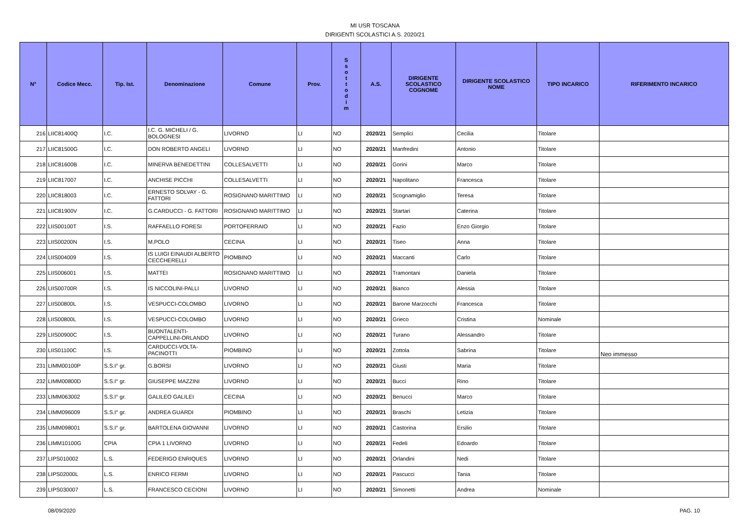MI USR TOSCANA
DIRIGENTI SCOLASTICI A.S. 2020/21
| N° | Codice Mecc. | Tip. Ist. | Denominazione | Comune | Prov. | S s o t t o d i m | A.S. | DIRIGENTE SCOLASTICO COGNOME | DIRIGENTE SCOLASTICO NOME | TIPO INCARICO | RIFERIMENTO INCARICO |
| --- | --- | --- | --- | --- | --- | --- | --- | --- | --- | --- | --- |
| 216 | LIIC81400Q | I.C. | I.C. G. MICHELI / G. BOLOGNESI | LIVORNO | LI | NO | 2020/21 | Semplici | Cecilia | Titolare | |
| 217 | LIIC81500G | I.C. | DON ROBERTO ANGELI | LIVORNO | LI | NO | 2020/21 | Manfredini | Antonio | Titolare | |
| 218 | LIIC81600B | I.C. | MINERVA BENEDETTINI | COLLESALVETTI | LI | NO | 2020/21 | Gorini | Marco | Titolare | |
| 219 | LIIC817007 | I.C. | ANCHISE PICCHI | COLLESALVETTI | LI | NO | 2020/21 | Napolitano | Francesca | Titolare | |
| 220 | LIIC818003 | I.C. | ERNESTO SOLVAY - G. FATTORI | ROSIGNANO MARITTIMO | LI | NO | 2020/21 | Scognamiglio | Teresa | Titolare | |
| 221 | LIIC81900V | I.C. | G.CARDUCCI - G. FATTORI | ROSIGNANO MARITTIMO | LI | NO | 2020/21 | Startari | Caterina | Titolare | |
| 222 | LIIS00100T | I.S. | RAFFAELLO FORESI | PORTOFERRAIO | LI | NO | 2020/21 | Fazio | Enzo Giorgio | Titolare | |
| 223 | LIIS00200N | I.S. | M.POLO | CECINA | LI | NO | 2020/21 | Tiseo | Anna | Titolare | |
| 224 | LIIS004009 | I.S. | IS LUIGI EINAUDI ALBERTO CECCHERELLI | PIOMBINO | LI | NO | 2020/21 | Maccanti | Carlo | Titolare | |
| 225 | LIIS006001 | I.S. | MATTEI | ROSIGNANO MARITTIMO | LI | NO | 2020/21 | Tramontani | Daniela | Titolare | |
| 226 | LIIS00700R | I.S. | IS NICCOLINI-PALLI | LIVORNO | LI | NO | 2020/21 | Bianco | Alessia | Titolare | |
| 227 | LIIS00800L | I.S. | VESPUCCI-COLOMBO | LIVORNO | LI | NO | 2020/21 | Barone Marzocchi | Francesca | Titolare | |
| 228 | LIIS00800L | I.S. | VESPUCCI-COLOMBO | LIVORNO | LI | NO | 2020/21 | Grieco | Cristina | Nominale | |
| 229 | LIIS00900C | I.S. | BUONTALENTI-CAPPELLINI-ORLANDO | LIVORNO | LI | NO | 2020/21 | Turano | Alessandro | Titolare | |
| 230 | LIIS01100C | I.S. | CARDUCCI-VOLTA-PACINOTTI | PIOMBINO | LI | NO | 2020/21 | Zottola | Sabrina | Titolare | Neo immesso |
| 231 | LIMM00100P | S.S.I° gr. | G.BORSI | LIVORNO | LI | NO | 2020/21 | Giusti | Maria | Titolare | |
| 232 | LIMM00800D | S.S.I° gr. | GIUSEPPE MAZZINI | LIVORNO | LI | NO | 2020/21 | Bucci | Rino | Titolare | |
| 233 | LIMM063002 | S.S.I° gr. | GALILEO GALILEI | CECINA | LI | NO | 2020/21 | Benucci | Marco | Titolare | |
| 234 | LIMM096009 | S.S.I° gr. | ANDREA GUARDI | PIOMBINO | LI | NO | 2020/21 | Braschi | Letizia | Titolare | |
| 235 | LIMM098001 | S.S.I° gr. | BARTOLENA GIOVANNI | LIVORNO | LI | NO | 2020/21 | Castorina | Ersilio | Titolare | |
| 236 | LIMM10100G | CPIA | CPIA 1 LIVORNO | LIVORNO | LI | NO | 2020/21 | Fedeli | Edoardo | Titolare | |
| 237 | LIPS010002 | L.S. | FEDERIGO ENRIQUES | LIVORNO | LI | NO | 2020/21 | Orlandini | Nedi | Titolare | |
| 238 | LIPS02000L | L.S. | ENRICO FERMI | LIVORNO | LI | NO | 2020/21 | Pascucci | Tania | Titolare | |
| 239 | LIPS030007 | L.S. | FRANCESCO CECIONI | LIVORNO | LI | NO | 2020/21 | Simonetti | Andrea | Nominale | |
08/09/2020 PAG. 10